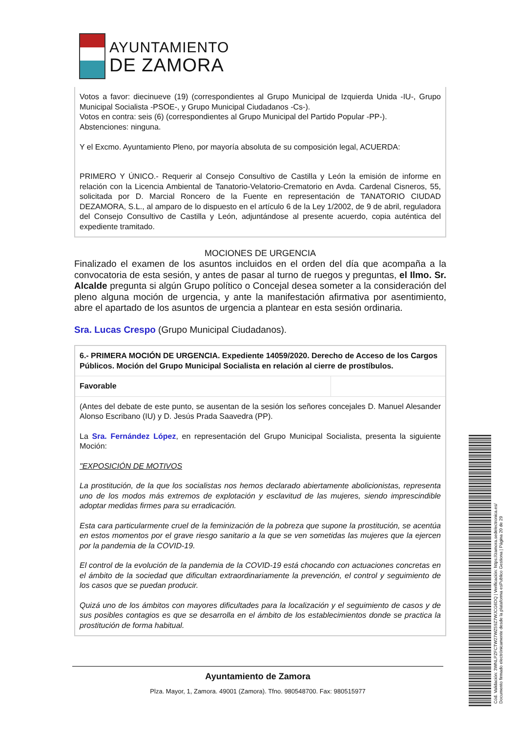AYUNTAMIENTO
DE ZAMORA
Votos a favor: diecinueve (19) (correspondientes al Grupo Municipal de Izquierda Unida -IU-, Grupo Municipal Socialista -PSOE-, y Grupo Municipal Ciudadanos -Cs-).
Votos en contra: seis (6) (correspondientes al Grupo Municipal del Partido Popular -PP-).
Abstenciones: ninguna.
Y el Excmo. Ayuntamiento Pleno, por mayoría absoluta de su composición legal, ACUERDA:
PRIMERO Y ÚNICO.- Requerir al Consejo Consultivo de Castilla y León la emisión de informe en relación con la Licencia Ambiental de Tanatorio-Velatorio-Crematorio en Avda. Cardenal Cisneros, 55, solicitada por D. Marcial Roncero de la Fuente en representación de TANATORIO CIUDAD DEZAMORA, S.L., al amparo de lo dispuesto en el artículo 6 de la Ley 1/2002, de 9 de abril, reguladora del Consejo Consultivo de Castilla y León, adjuntándose al presente acuerdo, copia auténtica del expediente tramitado.
MOCIONES DE URGENCIA
Finalizado el examen de los asuntos incluidos en el orden del día que acompaña a la convocatoria de esta sesión, y antes de pasar al turno de ruegos y preguntas, el Ilmo. Sr. Alcalde pregunta si algún Grupo político o Concejal desea someter a la consideración del pleno alguna moción de urgencia, y ante la manifestación afirmativa por asentimiento, abre el apartado de los asuntos de urgencia a plantear en esta sesión ordinaria.
Sra. Lucas Crespo (Grupo Municipal Ciudadanos).
6.- PRIMERA MOCIÓN DE URGENCIA. Expediente 14059/2020. Derecho de Acceso de los Cargos Públicos. Moción del Grupo Municipal Socialista en relación al cierre de prostíbulos.
Favorable
(Antes del debate de este punto, se ausentan de la sesión los señores concejales D. Manuel Alesander Alonso Escribano (IU) y D. Jesús Prada Saavedra (PP).
La Sra. Fernández López, en representación del Grupo Municipal Socialista, presenta la siguiente Moción:
"EXPOSICIÓN DE MOTIVOS
La prostitución, de la que los socialistas nos hemos declarado abiertamente abolicionistas, representa uno de los modos más extremos de explotación y esclavitud de las mujeres, siendo imprescindible adoptar medidas firmes para su erradicación.
Esta cara particularmente cruel de la feminización de la pobreza que supone la prostitución, se acentúa en estos momentos por el grave riesgo sanitario a la que se ven sometidas las mujeres que la ejercen por la pandemia de la COVID-19.
El control de la evolución de la pandemia de la COVID-19 está chocando con actuaciones concretas en el ámbito de la sociedad que dificultan extraordinariamente la prevención, el control y seguimiento de los casos que se puedan producir.
Quizá uno de los ámbitos con mayores dificultades para la localización y el seguimiento de casos y de sus posibles contagios es que se desarrolla en el ámbito de los establecimientos donde se practica la prostitución de forma habitual.
Ayuntamiento de Zamora
Plza. Mayor, 1, Zamora. 49001 (Zamora). Tfno. 980548700. Fax: 980515977
Cód. Validación: 3WNLPZFCTW27WZ59Z7WJCG6DQ | Verificación: https://zamora.sedelectronica.es/
Documento firmado electrónicamente desde la plataforma esPublico Gestiona | Página 20 de 29